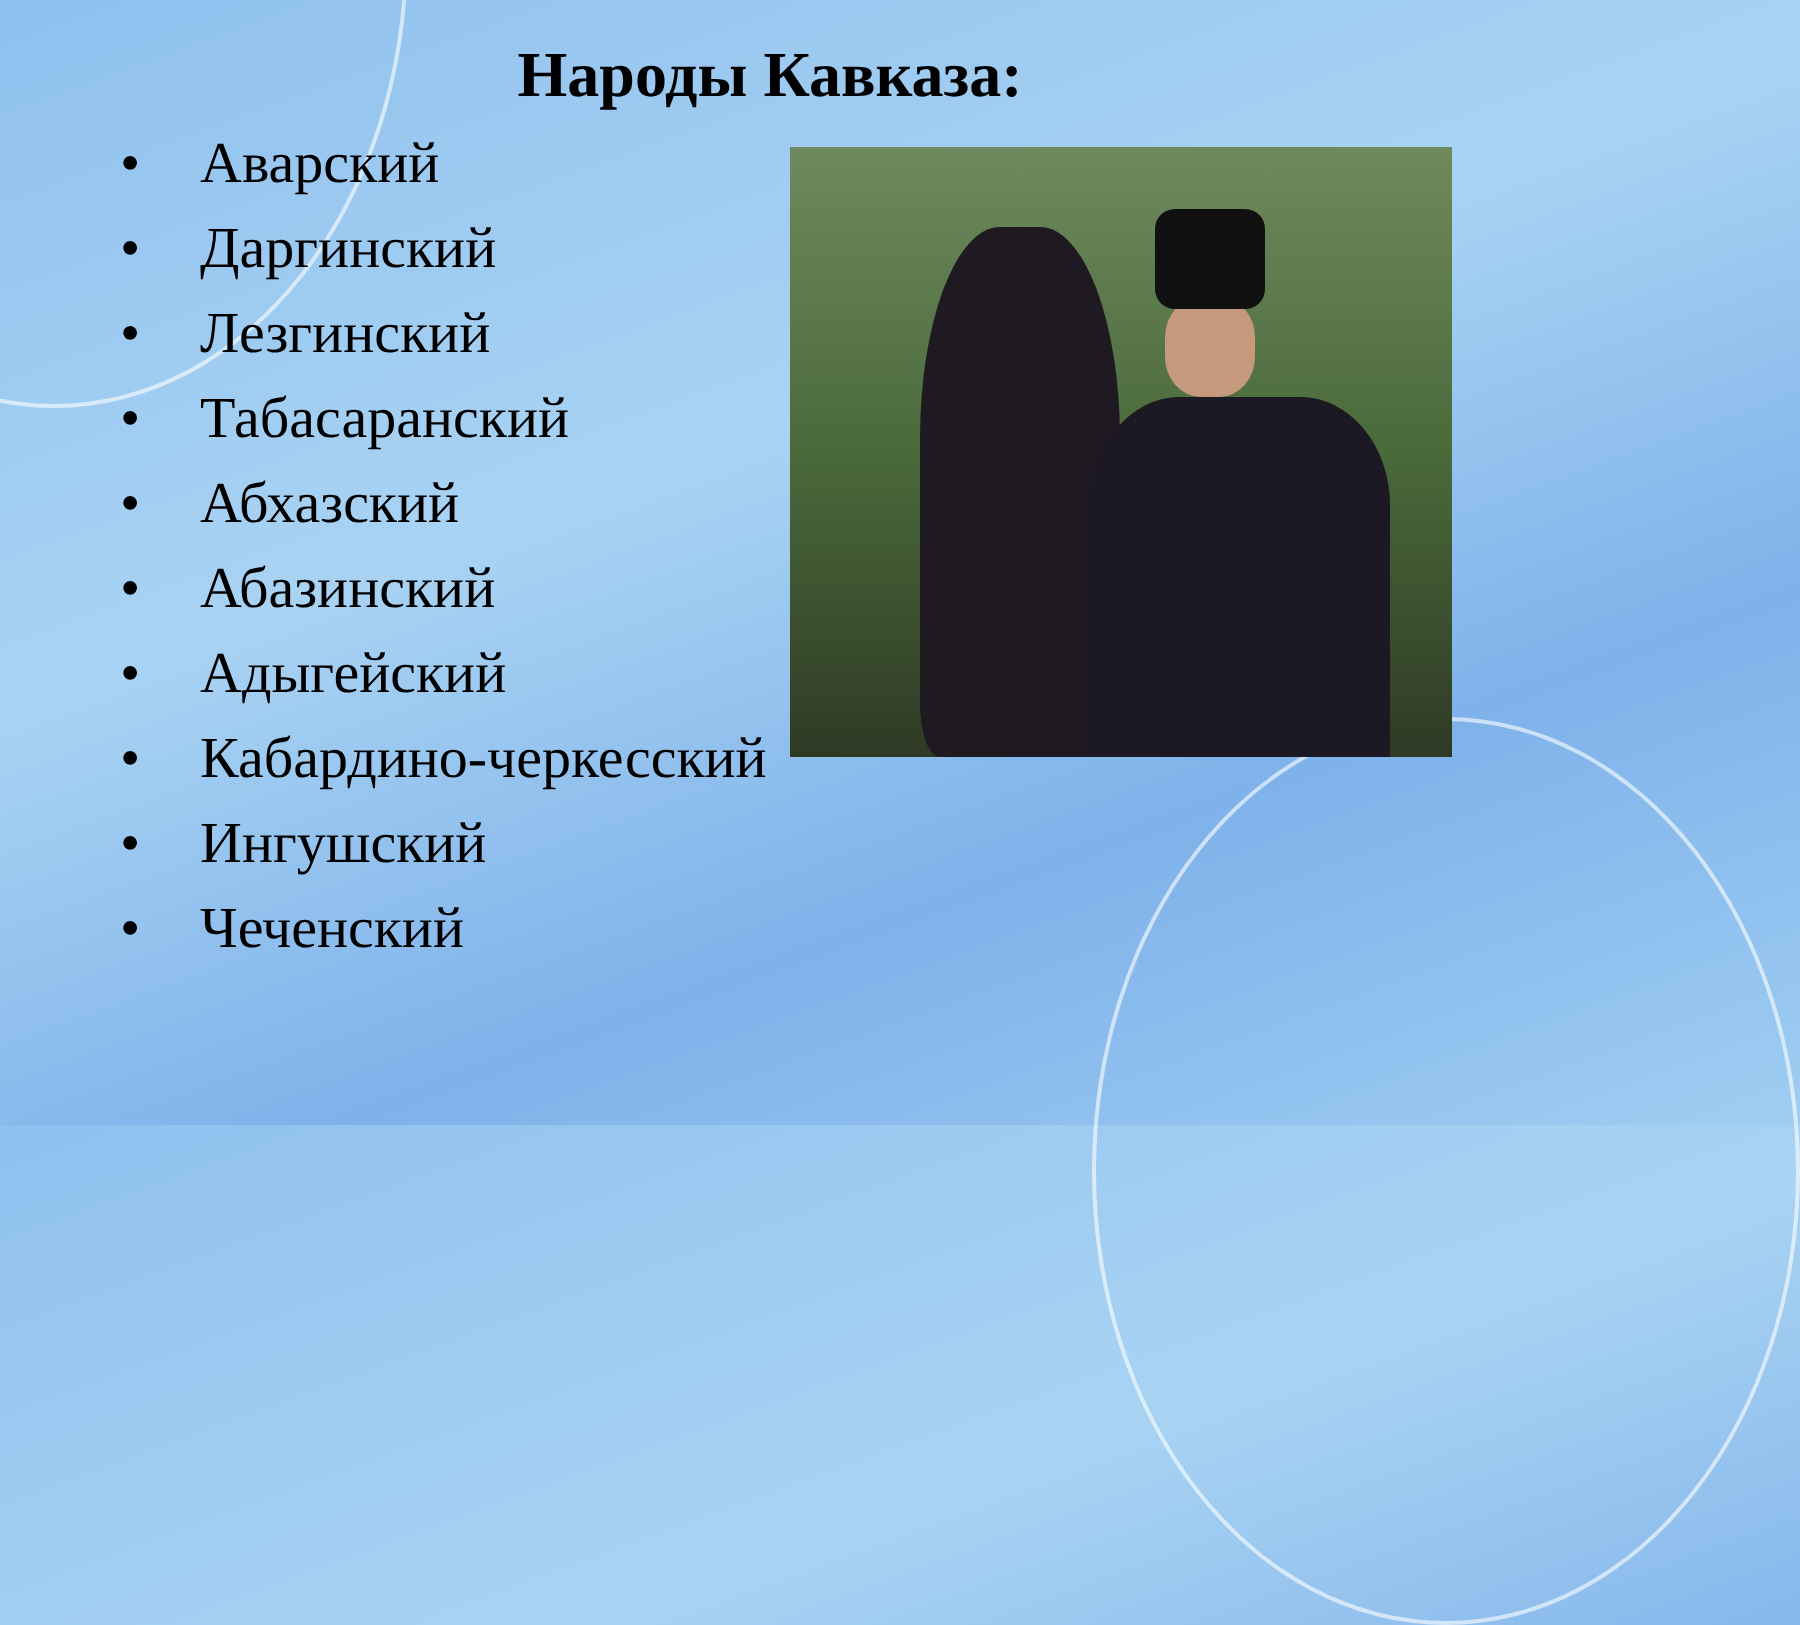Народы Кавказа:
• Аварский
• Даргинский
• Лезгинский
• Табасаранский
• Абхазский
• Абазинский
• Адыгейский
• Кабардино-черкесский
• Ингушский
• Чеченский